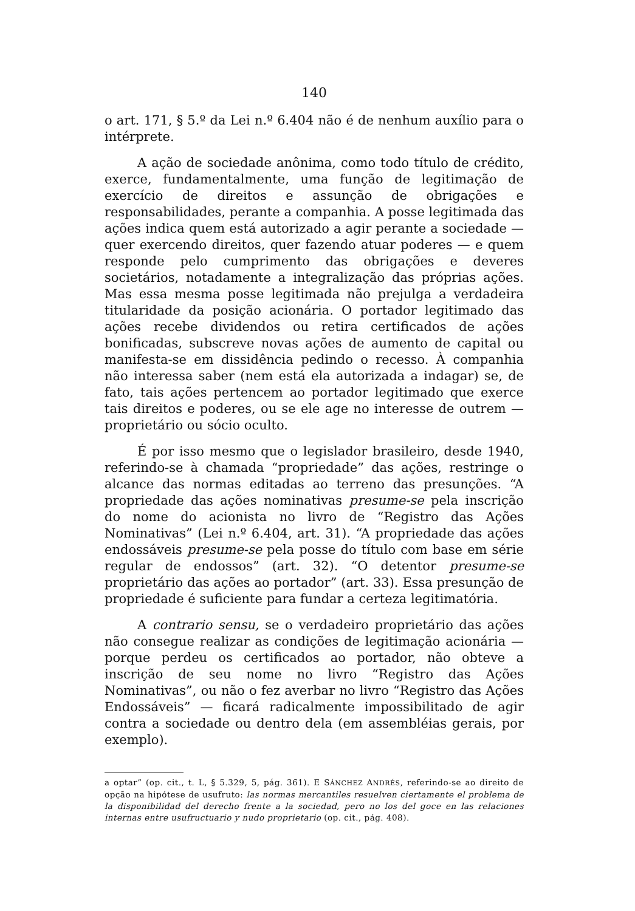140
o art. 171, § 5.º da Lei n.º 6.404 não é de nenhum auxílio para o intérprete.
A ação de sociedade anônima, como todo título de crédito, exerce, fundamentalmente, uma função de legitimação de exercício de direitos e assunção de obrigações e responsabilidades, perante a companhia. A posse legitimada das ações indica quem está autorizado a agir perante a sociedade — quer exercendo direitos, quer fazendo atuar poderes — e quem responde pelo cumprimento das obrigações e deveres societários, notadamente a integralização das próprias ações. Mas essa mesma posse legitimada não prejulga a verdadeira titularidade da posição acionária. O portador legitimado das ações recebe dividendos ou retira certificados de ações bonificadas, subscreve novas ações de aumento de capital ou manifesta-se em dissidência pedindo o recesso. À companhia não interessa saber (nem está ela autorizada a indagar) se, de fato, tais ações pertencem ao portador legitimado que exerce tais direitos e poderes, ou se ele age no interesse de outrem — proprietário ou sócio oculto.
É por isso mesmo que o legislador brasileiro, desde 1940, referindo-se à chamada “propriedade” das ações, restringe o alcance das normas editadas ao terreno das presunções. “A propriedade das ações nominativas presume-se pela inscrição do nome do acionista no livro de “Registro das Ações Nominativas” (Lei n.º 6.404, art. 31). “A propriedade das ações endossáveis presume-se pela posse do título com base em série regular de endossos” (art. 32). “O detentor presume-se proprietário das ações ao portador” (art. 33). Essa presunção de propriedade é suficiente para fundar a certeza legitimatória.
A contrario sensu, se o verdadeiro proprietário das ações não consegue realizar as condições de legitimação acionária — porque perdeu os certificados ao portador, não obteve a inscrição de seu nome no livro “Registro das Ações Nominativas”, ou não o fez averbar no livro “Registro das Ações Endossáveis” — ficará radicalmente impossibilitado de agir contra a sociedade ou dentro dela (em assembléias gerais, por exemplo).
a optar” (op. cit., t. L, § 5.329, 5, pág. 361). E SÁNCHEZ ANDRÉS, referindo-se ao direito de opção na hipótese de usufruto: las normas mercantiles resuelven ciertamente el problema de la disponibilidad del derecho frente a la sociedad, pero no los del goce en las relaciones internas entre usufructuario y nudo proprietario (op. cit., pág. 408).